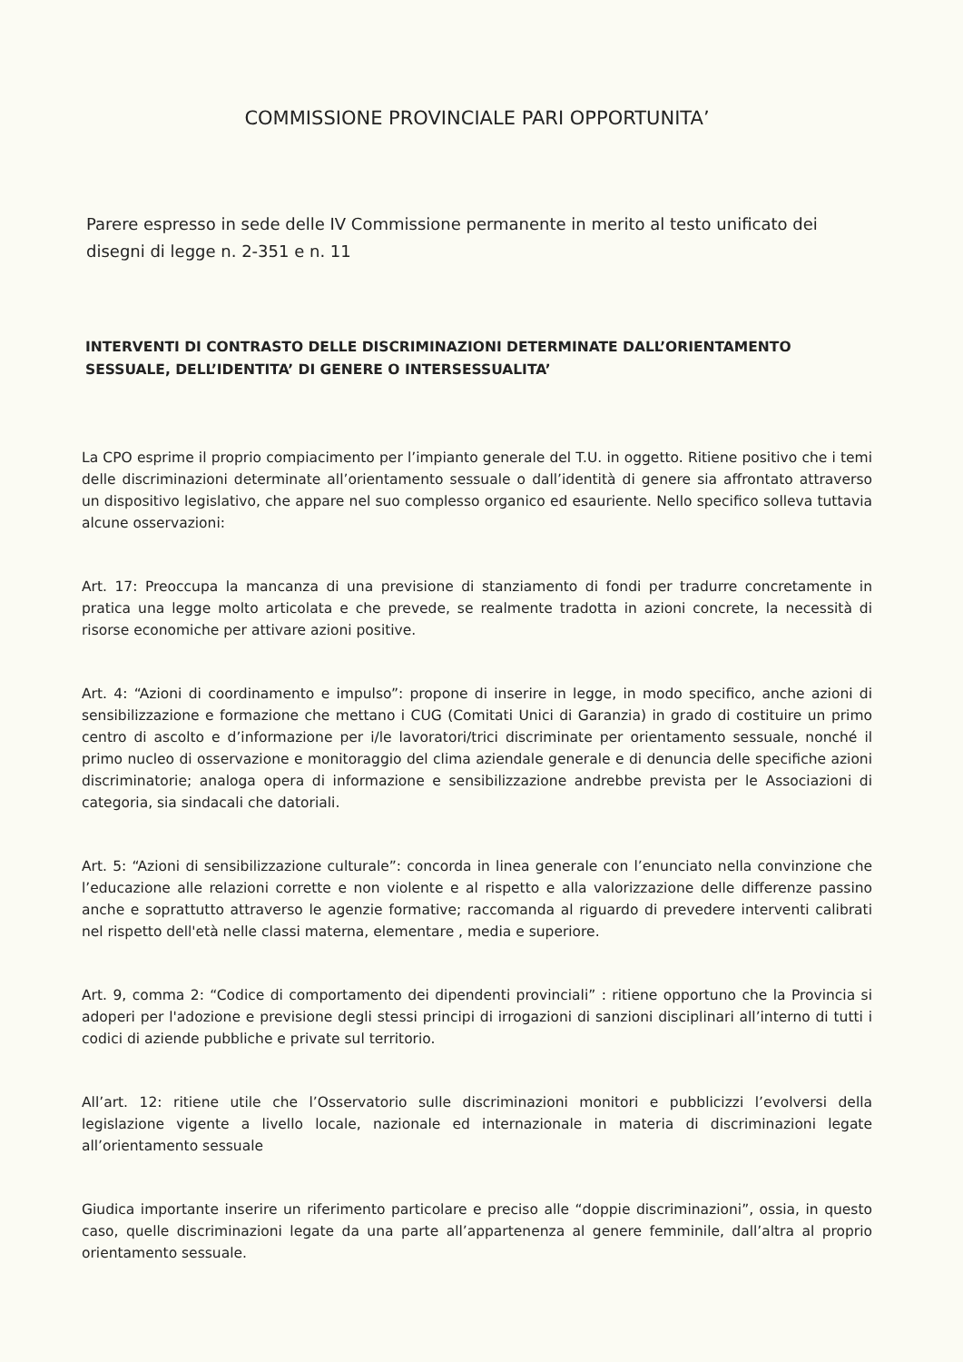COMMISSIONE PROVINCIALE PARI OPPORTUNITA’
Parere espresso in sede delle IV Commissione permanente in merito al testo unificato dei disegni di legge n. 2-351 e n. 11
INTERVENTI DI CONTRASTO DELLE DISCRIMINAZIONI DETERMINATE DALL’ORIENTAMENTO SESSUALE, DELL’IDENTITA’ DI GENERE O INTERSESSUALITA’
La CPO esprime il proprio compiacimento per l’impianto generale del T.U. in oggetto. Ritiene positivo che i temi delle discriminazioni determinate all’orientamento sessuale o dall’identità di genere sia affrontato attraverso un dispositivo legislativo, che appare nel suo complesso organico ed esauriente. Nello specifico solleva tuttavia alcune osservazioni:
Art. 17: Preoccupa la mancanza di una previsione di stanziamento di fondi per tradurre concretamente in pratica una legge molto articolata e che prevede, se realmente tradotta in azioni concrete, la necessità di risorse economiche per attivare azioni positive.
Art. 4: “Azioni di coordinamento e impulso”: propone di inserire in legge, in modo specifico, anche azioni di sensibilizzazione e formazione che mettano i CUG (Comitati Unici di Garanzia) in grado di costituire un primo centro di ascolto e d’informazione per i/le lavoratori/trici discriminate per orientamento sessuale, nonché il primo nucleo di osservazione e monitoraggio del clima aziendale generale e di denuncia delle specifiche azioni discriminatorie; analoga opera di informazione e sensibilizzazione andrebbe prevista per le Associazioni di categoria, sia sindacali che datoriali.
Art. 5: “Azioni di sensibilizzazione culturale”: concorda in linea generale con l’enunciato nella convinzione che l’educazione alle relazioni corrette e non violente e al rispetto e alla valorizzazione delle differenze passino anche e soprattutto attraverso le agenzie formative; raccomanda al riguardo di prevedere interventi calibrati nel rispetto dell'età nelle classi materna, elementare , media e superiore.
Art. 9, comma 2: “Codice di comportamento dei dipendenti provinciali” : ritiene opportuno che la Provincia si adoperi per l'adozione e previsione degli stessi principi di irrogazioni di sanzioni disciplinari all’interno di tutti i codici di aziende pubbliche e private sul territorio.
All’art. 12: ritiene utile che l’Osservatorio sulle discriminazioni monitori e pubblicizzi l’evolversi della legislazione vigente a livello locale, nazionale ed internazionale in materia di discriminazioni legate all’orientamento sessuale
Giudica importante inserire un riferimento particolare e preciso alle “doppie discriminazioni”, ossia, in questo caso, quelle discriminazioni legate da una parte all’appartenenza al genere femminile, dall’altra al proprio orientamento sessuale.